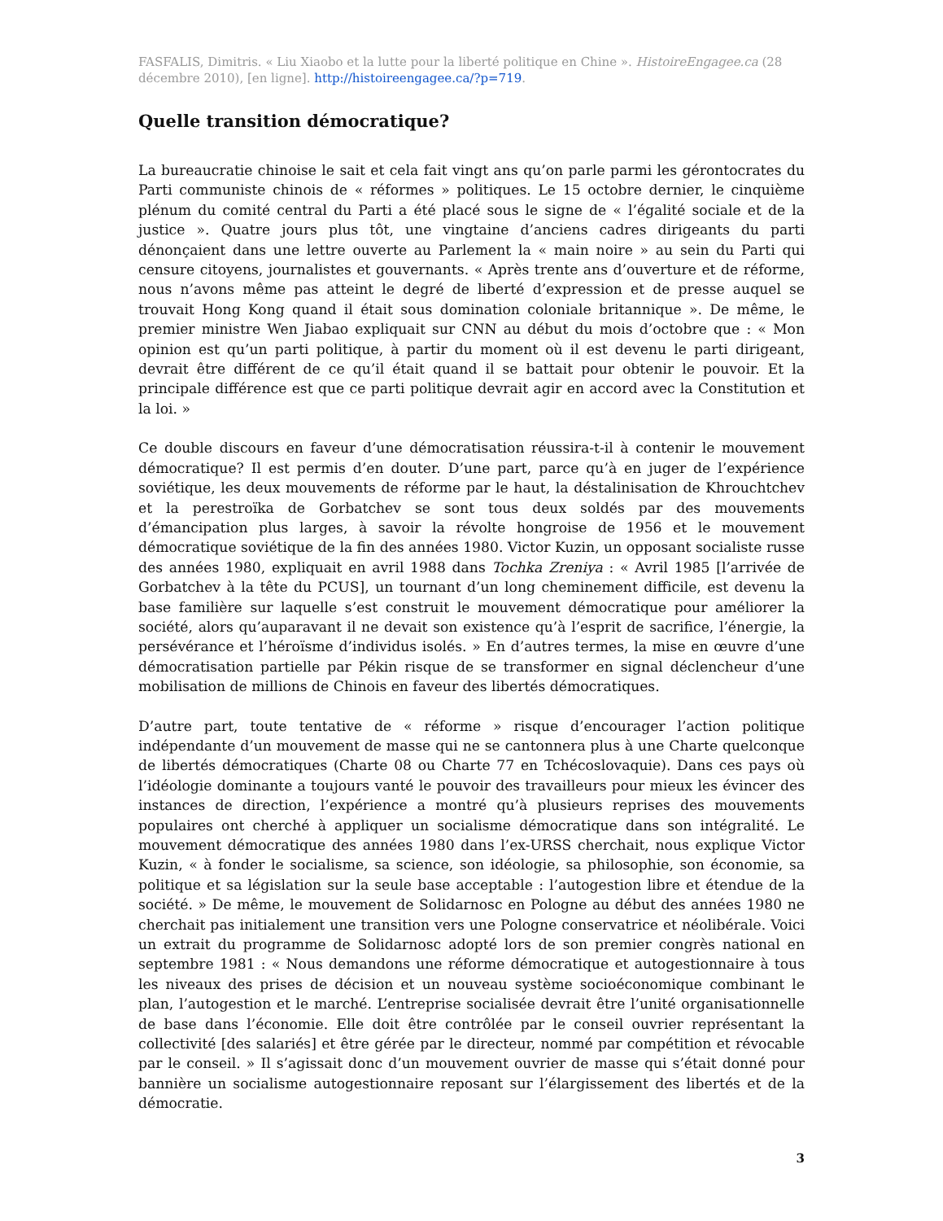FASFALIS, Dimitris. « Liu Xiaobo et la lutte pour la liberté politique en Chine ». HistoireEngagee.ca (28 décembre 2010), [en ligne]. http://histoireengagee.ca/?p=719.
Quelle transition démocratique?
La bureaucratie chinoise le sait et cela fait vingt ans qu’on parle parmi les gérontocrates du Parti communiste chinois de « réformes » politiques. Le 15 octobre dernier, le cinquième plénum du comité central du Parti a été placé sous le signe de « l’égalité sociale et de la justice ». Quatre jours plus tôt, une vingtaine d’anciens cadres dirigeants du parti dénonçaient dans une lettre ouverte au Parlement la « main noire » au sein du Parti qui censure citoyens, journalistes et gouvernants. « Après trente ans d’ouverture et de réforme, nous n’avons même pas atteint le degré de liberté d’expression et de presse auquel se trouvait Hong Kong quand il était sous domination coloniale britannique ». De même, le premier ministre Wen Jiabao expliquait sur CNN au début du mois d’octobre que : « Mon opinion est qu’un parti politique, à partir du moment où il est devenu le parti dirigeant, devrait être différent de ce qu’il était quand il se battait pour obtenir le pouvoir. Et la principale différence est que ce parti politique devrait agir en accord avec la Constitution et la loi. »
Ce double discours en faveur d’une démocratisation réussira-t-il à contenir le mouvement démocratique? Il est permis d’en douter. D’une part, parce qu’à en juger de l’expérience soviétique, les deux mouvements de réforme par le haut, la déstalinisation de Khrouchtchev et la perestroïka de Gorbatchev se sont tous deux soldés par des mouvements d’émancipation plus larges, à savoir la révolte hongroise de 1956 et le mouvement démocratique soviétique de la fin des années 1980. Victor Kuzin, un opposant socialiste russe des années 1980, expliquait en avril 1988 dans Tochka Zreniya : « Avril 1985 [l’arrivée de Gorbatchev à la tête du PCUS], un tournant d’un long cheminement difficile, est devenu la base familière sur laquelle s’est construit le mouvement démocratique pour améliorer la société, alors qu’auparavant il ne devait son existence qu’à l’esprit de sacrifice, l’énergie, la persévérance et l’héroïsme d’individus isolés. » En d’autres termes, la mise en œuvre d’une démocratisation partielle par Pékin risque de se transformer en signal déclencheur d’une mobilisation de millions de Chinois en faveur des libertés démocratiques.
D’autre part, toute tentative de « réforme » risque d’encourager l’action politique indépendante d’un mouvement de masse qui ne se cantonnera plus à une Charte quelconque de libertés démocratiques (Charte 08 ou Charte 77 en Tchécoslovaquie). Dans ces pays où l’idéologie dominante a toujours vanté le pouvoir des travailleurs pour mieux les évincer des instances de direction, l’expérience a montré qu’à plusieurs reprises des mouvements populaires ont cherché à appliquer un socialisme démocratique dans son intégralité. Le mouvement démocratique des années 1980 dans l’ex-URSS cherchait, nous explique Victor Kuzin, « à fonder le socialisme, sa science, son idéologie, sa philosophie, son économie, sa politique et sa législation sur la seule base acceptable : l’autogestion libre et étendue de la société. » De même, le mouvement de Solidarnosc en Pologne au début des années 1980 ne cherchait pas initialement une transition vers une Pologne conservatrice et néolibérale. Voici un extrait du programme de Solidarnosc adopté lors de son premier congrès national en septembre 1981 : « Nous demandons une réforme démocratique et autogestionnaire à tous les niveaux des prises de décision et un nouveau système socioéconomique combinant le plan, l’autogestion et le marché. L’entreprise socialisée devrait être l’unité organisationnelle de base dans l’économie. Elle doit être contrôlée par le conseil ouvrier représentant la collectivité [des salariés] et être gérée par le directeur, nommé par compétition et révocable par le conseil. » Il s’agissait donc d’un mouvement ouvrier de masse qui s’était donné pour bannière un socialisme autogestionnaire reposant sur l’élargissement des libertés et de la démocratie.
3